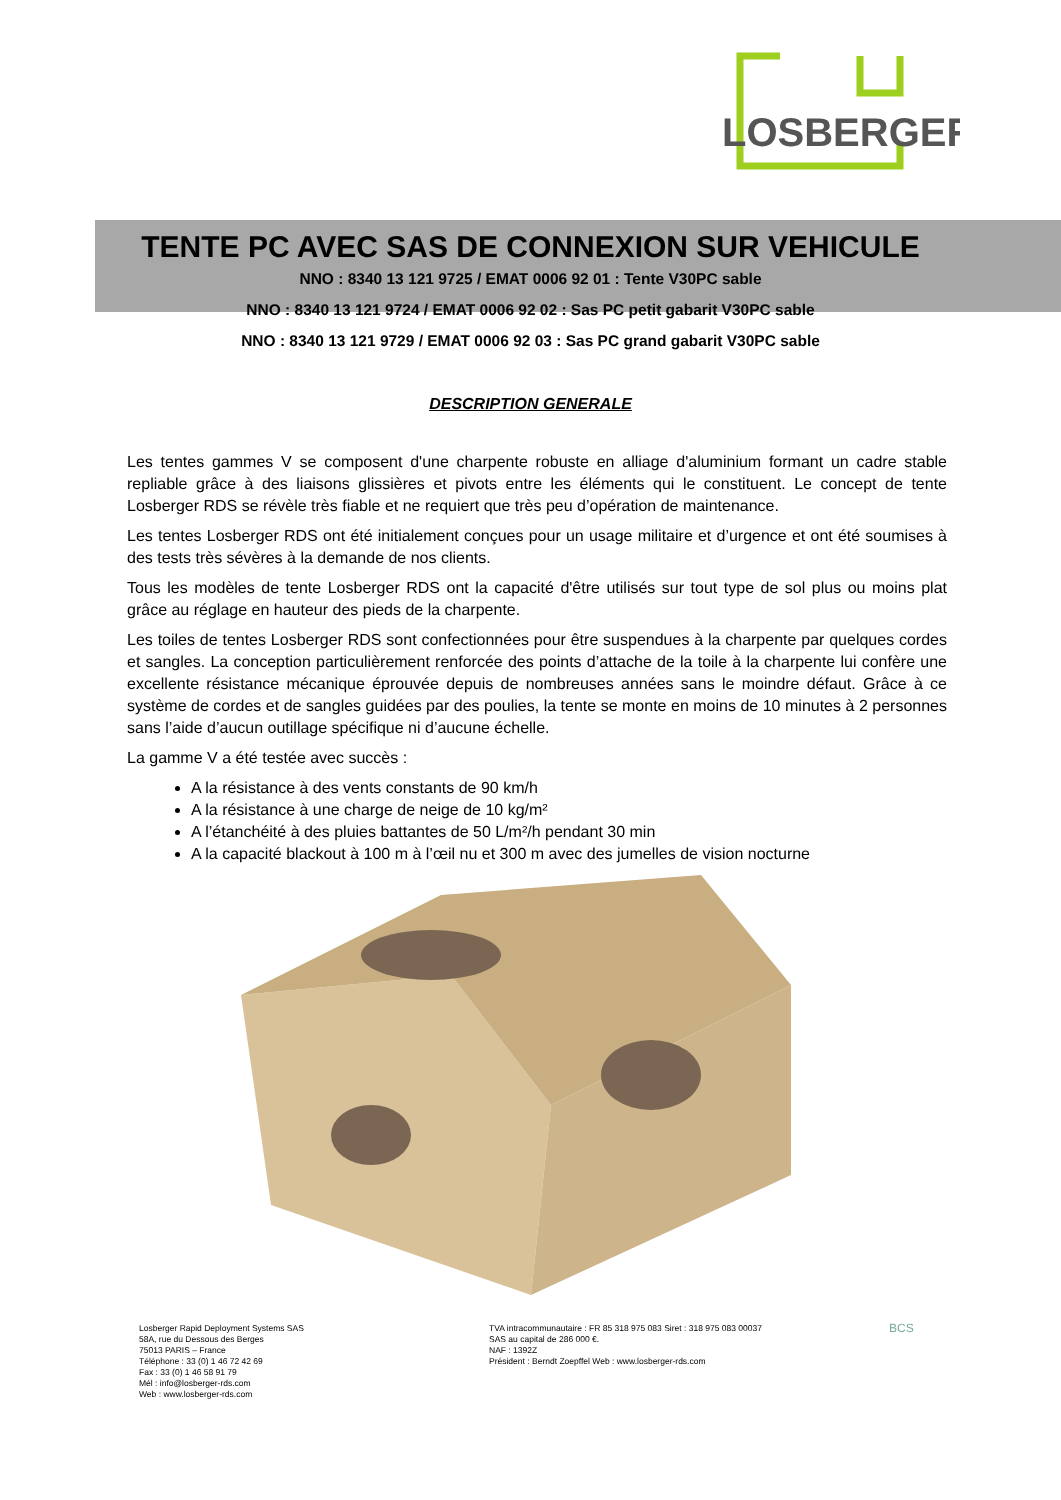LOSBERGER
TENTE PC AVEC SAS DE CONNEXION SUR VEHICULE
NNO : 8340 13 121 9725 / EMAT 0006 92 01 : Tente V30PC sable
NNO : 8340 13 121 9724 / EMAT 0006 92 02 : Sas PC petit gabarit V30PC sable
NNO : 8340 13 121 9729 / EMAT 0006 92 03 : Sas PC grand gabarit V30PC sable
DESCRIPTION GENERALE
Les tentes gammes V se composent d'une charpente robuste en alliage d'aluminium formant un cadre stable repliable grâce à des liaisons glissières et pivots entre les éléments qui le constituent. Le concept de tente Losberger RDS se révèle très fiable et ne requiert que très peu d’opération de maintenance.
Les tentes Losberger RDS ont été initialement conçues pour un usage militaire et d’urgence et ont été soumises à des tests très sévères à la demande de nos clients.
Tous les modèles de tente Losberger RDS ont la capacité d'être utilisés sur tout type de sol plus ou moins plat grâce au réglage en hauteur des pieds de la charpente.
Les toiles de tentes Losberger RDS sont confectionnées pour être suspendues à la charpente par quelques cordes et sangles. La conception particulièrement renforcée des points d’attache de la toile à la charpente lui confère une excellente résistance mécanique éprouvée depuis de nombreuses années sans le moindre défaut. Grâce à ce système de cordes et de sangles guidées par des poulies, la tente se monte en moins de 10 minutes à 2 personnes sans l’aide d’aucun outillage spécifique ni d’aucune échelle.
La gamme V a été testée avec succès :
A la résistance à des vents constants de 90 km/h
A la résistance à une charge de neige de 10 kg/m²
A l’étanchéité à des pluies battantes de 50 L/m²/h pendant 30 min
A la capacité blackout à 100 m à l’œil nu et 300 m avec des jumelles de vision nocturne
Losberger Rapid Deployment Systems SAS
58A, rue du Dessous des Berges
75013 PARIS – France
Téléphone : 33 (0) 1 46 72 42 69
Fax : 33 (0) 1 46 58 91 79
Mél : info@losberger-rds.com
Web : www.losberger-rds.com
TVA intracommunautaire : FR 85 318 975 083 Siret : 318 975 083 00037
SAS au capital de 286 000 €.
NAF : 1392Z
Président : Berndt Zoepffel Web : www.losberger-rds.com
BCS